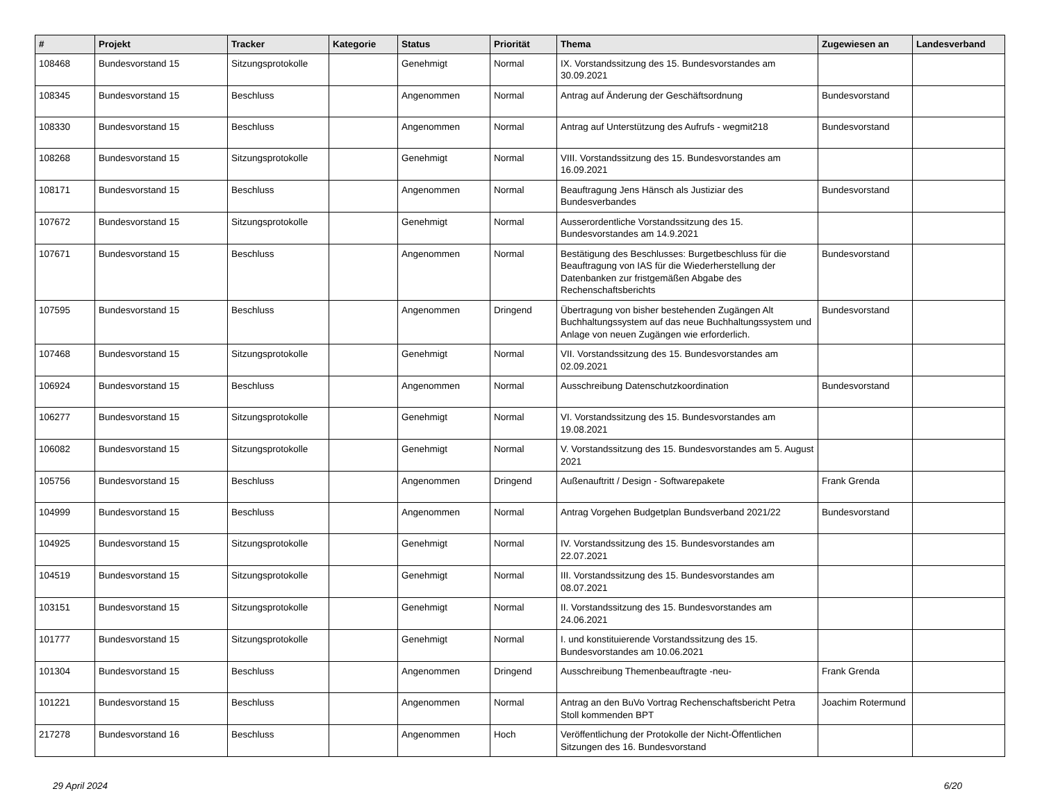| # | Projekt | Tracker | Kategorie | Status | Priorität | Thema | Zugewiesen an | Landesverband |
| --- | --- | --- | --- | --- | --- | --- | --- | --- |
| 108468 | Bundesvorstand 15 | Sitzungsprotokolle | | Genehmigt | Normal | IX. Vorstandssitzung des 15. Bundesvorstandes am 30.09.2021 | | |
| 108345 | Bundesvorstand 15 | Beschluss | | Angenommen | Normal | Antrag auf Änderung der Geschäftsordnung | Bundesvorstand | |
| 108330 | Bundesvorstand 15 | Beschluss | | Angenommen | Normal | Antrag auf Unterstützung des Aufrufs - wegmit218 | Bundesvorstand | |
| 108268 | Bundesvorstand 15 | Sitzungsprotokolle | | Genehmigt | Normal | VIII. Vorstandssitzung des 15. Bundesvorstandes am 16.09.2021 | | |
| 108171 | Bundesvorstand 15 | Beschluss | | Angenommen | Normal | Beauftragung Jens Hänsch als Justiziar des Bundesverbandes | Bundesvorstand | |
| 107672 | Bundesvorstand 15 | Sitzungsprotokolle | | Genehmigt | Normal | Ausserordentliche Vorstandssitzung des 15. Bundesvorstandes am 14.9.2021 | | |
| 107671 | Bundesvorstand 15 | Beschluss | | Angenommen | Normal | Bestätigung des Beschlusses: Burgetbeschluss für die Beauftragung von IAS für die Wiederherstellung der Datenbanken zur fristgemäßen Abgabe des Rechenschaftsberichts | Bundesvorstand | |
| 107595 | Bundesvorstand 15 | Beschluss | | Angenommen | Dringend | Übertragung von bisher bestehenden Zugängen Alt Buchhaltungssystem auf das neue Buchhaltungssystem und Anlage von neuen Zugängen wie erforderlich. | Bundesvorstand | |
| 107468 | Bundesvorstand 15 | Sitzungsprotokolle | | Genehmigt | Normal | VII. Vorstandssitzung des 15. Bundesvorstandes am 02.09.2021 | | |
| 106924 | Bundesvorstand 15 | Beschluss | | Angenommen | Normal | Ausschreibung Datenschutzkoordination | Bundesvorstand | |
| 106277 | Bundesvorstand 15 | Sitzungsprotokolle | | Genehmigt | Normal | VI. Vorstandssitzung des 15. Bundesvorstandes am 19.08.2021 | | |
| 106082 | Bundesvorstand 15 | Sitzungsprotokolle | | Genehmigt | Normal | V. Vorstandssitzung des 15. Bundesvorstandes am 5. August 2021 | | |
| 105756 | Bundesvorstand 15 | Beschluss | | Angenommen | Dringend | Außenauftritt / Design - Softwarepakete | Frank Grenda | |
| 104999 | Bundesvorstand 15 | Beschluss | | Angenommen | Normal | Antrag Vorgehen Budgetplan Bundsverband 2021/22 | Bundesvorstand | |
| 104925 | Bundesvorstand 15 | Sitzungsprotokolle | | Genehmigt | Normal | IV. Vorstandssitzung des 15. Bundesvorstandes am 22.07.2021 | | |
| 104519 | Bundesvorstand 15 | Sitzungsprotokolle | | Genehmigt | Normal | III. Vorstandssitzung des 15. Bundesvorstandes am 08.07.2021 | | |
| 103151 | Bundesvorstand 15 | Sitzungsprotokolle | | Genehmigt | Normal | II. Vorstandssitzung des 15. Bundesvorstandes am 24.06.2021 | | |
| 101777 | Bundesvorstand 15 | Sitzungsprotokolle | | Genehmigt | Normal | I. und konstituierende Vorstandssitzung des 15. Bundesvorstandes am 10.06.2021 | | |
| 101304 | Bundesvorstand 15 | Beschluss | | Angenommen | Dringend | Ausschreibung Themenbeauftragte -neu- | Frank Grenda | |
| 101221 | Bundesvorstand 15 | Beschluss | | Angenommen | Normal | Antrag an den BuVo Vortrag Rechenschaftsbericht Petra Stoll kommenden BPT | Joachim Rotermund | |
| 217278 | Bundesvorstand 16 | Beschluss | | Angenommen | Hoch | Veröffentlichung der Protokolle der Nicht-Öffentlichen Sitzungen des 16. Bundesvorstand | | |
29 April 2024 6/20